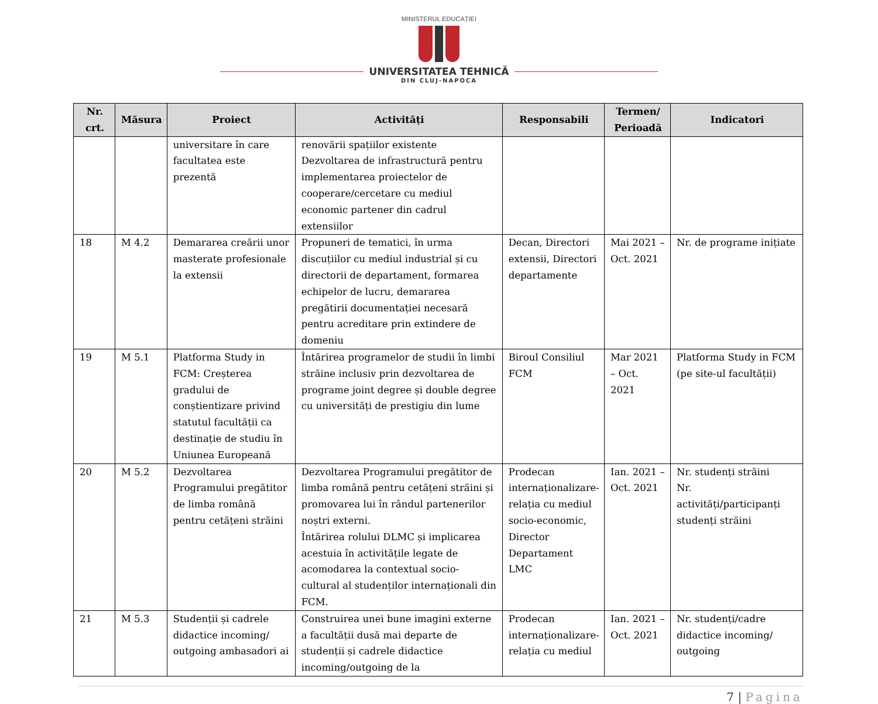MINISTERUL EDUCAȚIEI
UNIVERSITATEA TEHNICĂ
DIN CLUJ-NAPOCA
| Nr. crt. | Măsura | Proiect | Activități | Responsabili | Termen/ Perioadă | Indicatori |
| --- | --- | --- | --- | --- | --- | --- |
| | | universitare în care facultatea este prezentă | renovării spațiilor existente Dezvoltarea de infrastructură pentru implementarea proiectelor de cooperare/cercetare cu mediul economic partener din cadrul extensiilor | | | |
| 18 | M 4.2 | Demararea creării unor masterate profesionale la extensii | Propuneri de tematici, în urma discuțiilor cu mediul industrial și cu directorii de departament, formarea echipelor de lucru, demararea pregătirii documentației necesară pentru acreditare prin extindere de domeniu | Decan, Directori extensii, Directori departamente | Mai 2021 – Oct. 2021 | Nr. de programe inițiate |
| 19 | M 5.1 | Platforma Study in FCM: Creșterea gradului de conștientizare privind statutul facultății ca destinație de studiu în Uniunea Europeană | Întărirea programelor de studii în limbi străine inclusiv prin dezvoltarea de programe joint degree și double degree cu universități de prestigiu din lume | Biroul Consiliul FCM | Mar 2021 – Oct. 2021 | Platforma Study in FCM (pe site-ul facultății) |
| 20 | M 5.2 | Dezvoltarea Programului pregătitor de limba română pentru cetățeni străini | Dezvoltarea Programului pregătitor de limba română pentru cetățeni străini și promovarea lui în rândul partenerilor noștri externi. Întărirea rolului DLMC și implicarea acestuia în activitățile legate de acomodarea la contextual socio-cultural al studenților internaționali din FCM. | Prodecan internaționalizare-relația cu mediul socio-economic, Director Departament LMC | Ian. 2021 – Oct. 2021 | Nr. studenți străini Nr. activități/participanți studenți străini |
| 21 | M 5.3 | Studenții și cadrele didactice incoming/ outgoing ambasadori ai | Construirea unei bune imagini externe a facultății dusă mai departe de studenții și cadrele didactice incoming/outgoing de la | Prodecan internaționalizare-relația cu mediul | Ian. 2021 – Oct. 2021 | Nr. studenți/cadre didactice incoming/ outgoing |
7 | Pagina